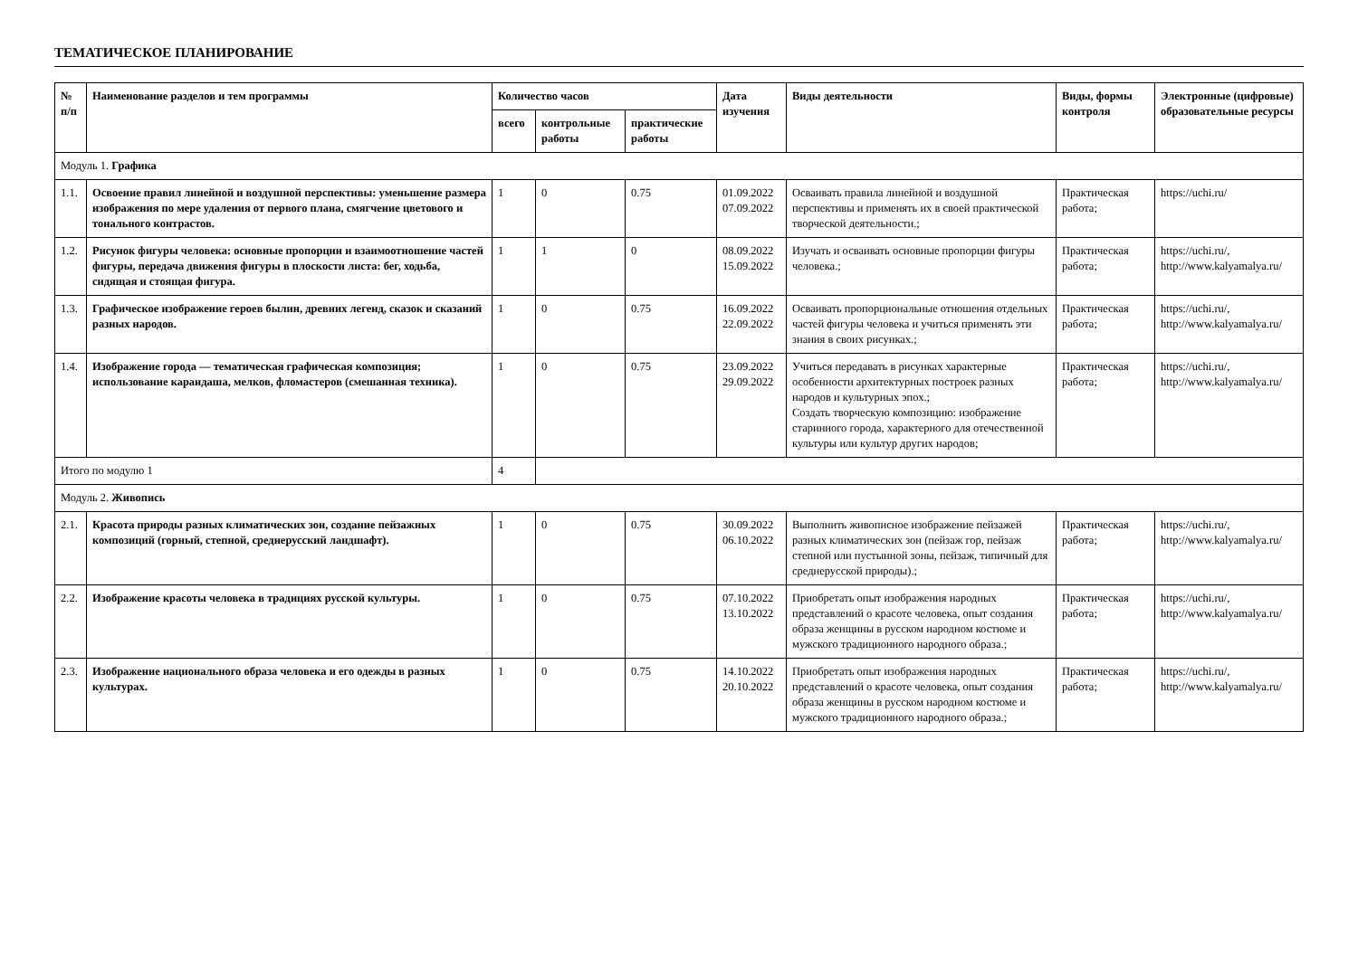ТЕМАТИЧЕСКОЕ ПЛАНИРОВАНИЕ
| № п/п | Наименование разделов и тем программы | Количество часов | | | Дата изучения | Виды деятельности | Виды, формы контроля | Электронные (цифровые) образовательные ресурсы |
| --- | --- | --- | --- | --- | --- | --- | --- | --- |
| | | всего | контрольные работы | практические работы | | | | |
| Модуль 1. Графика | | | | | | | | |
| 1.1. | Освоение правил линейной и воздушной перспективы: уменьшение размера изображения по мере удаления от первого плана, смягчение цветового и тонального контрастов. | 1 | 0 | 0.75 | 01.09.2022 07.09.2022 | Осваивать правила линейной и воздушной перспективы и применять их в своей практической творческой деятельности.; | Практическая работа; | https://uchi.ru/ |
| 1.2. | Рисунок фигуры человека: основные пропорции и взаимоотношение частей фигуры, передача движения фигуры в плоскости листа: бег, ходьба, сидящая и стоящая фигура. | 1 | 1 | 0 | 08.09.2022 15.09.2022 | Изучать и осваивать основные пропорции фигуры человека.; | Практическая работа; | https://uchi.ru/, http://www.kalyamalya.ru/ |
| 1.3. | Графическое изображение героев былин, древних легенд, сказок и сказаний разных народов. | 1 | 0 | 0.75 | 16.09.2022 22.09.2022 | Осваивать пропорциональные отношения отдельных частей фигуры человека и учиться применять эти знания в своих рисунках.; | Практическая работа; | https://uchi.ru/, http://www.kalyamalya.ru/ |
| 1.4. | Изображение города — тематическая графическая композиция; использование карандаша, мелков, фломастеров (смешанная техника). | 1 | 0 | 0.75 | 23.09.2022 29.09.2022 | Учиться передавать в рисунках характерные особенности архитектурных построек разных народов и культурных эпох.; Создать творческую композицию: изображение старинного города, характерного для отечественной культуры или культур других народов; | Практическая работа; | https://uchi.ru/, http://www.kalyamalya.ru/ |
| Итого по модулю 1 | | 4 | | | | | | |
| Модуль 2. Живопись | | | | | | | | |
| 2.1. | Красота природы разных климатических зон, создание пейзажных композиций (горный, степной, среднерусский ландшафт). | 1 | 0 | 0.75 | 30.09.2022 06.10.2022 | Выполнить живописное изображение пейзажей разных климатических зон (пейзаж гор, пейзаж степной или пустынной зоны, пейзаж, типичный для среднерусской природы).; | Практическая работа; | https://uchi.ru/, http://www.kalyamalya.ru/ |
| 2.2. | Изображение красоты человека в традициях русской культуры. | 1 | 0 | 0.75 | 07.10.2022 13.10.2022 | Приобретать опыт изображения народных представлений о красоте человека, опыт создания образа женщины в русском народном костюме и мужского традиционного народного образа.; | Практическая работа; | https://uchi.ru/, http://www.kalyamalya.ru/ |
| 2.3. | Изображение национального образа человека и его одежды в разных культурах. | 1 | 0 | 0.75 | 14.10.2022 20.10.2022 | Приобретать опыт изображения народных представлений о красоте человека, опыт создания образа женщины в русском народном костюме и мужского традиционного народного образа.; | Практическая работа; | https://uchi.ru/, http://www.kalyamalya.ru/ |